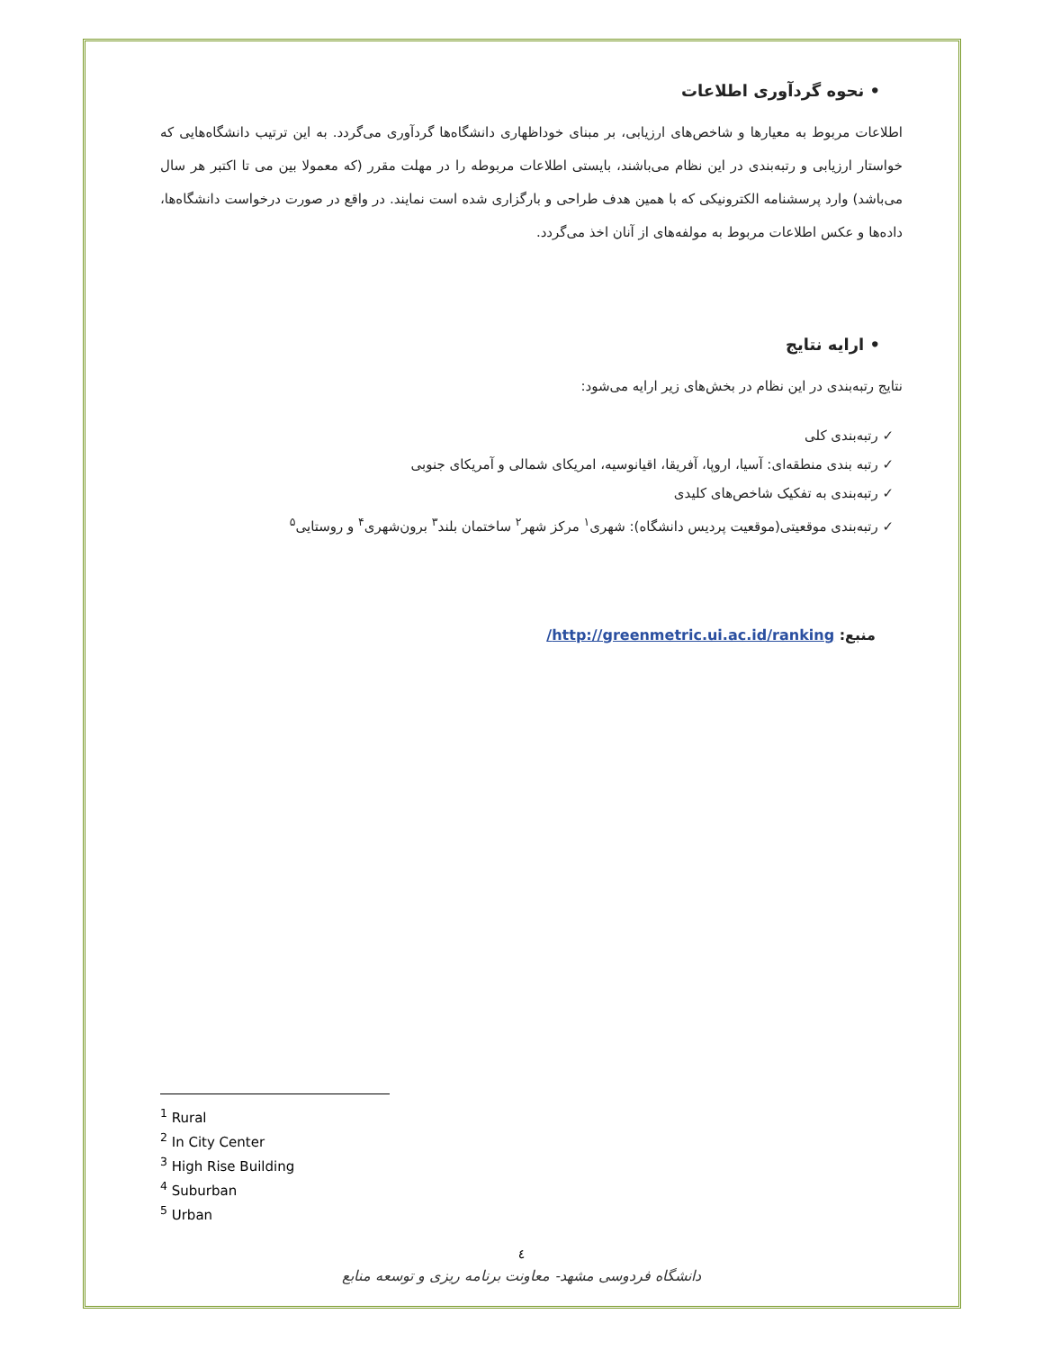• نحوه گردآوری اطلاعات
اطلاعات مربوط به معیارها و شاخص‌های ارزیابی، بر مبنای خوداظهاری دانشگاه‌ها گردآوری می‌گردد. به این ترتیب دانشگاه‌هایی که خواستار ارزیابی و رتبه‌بندی در این نظام می‌باشند، بایستی اطلاعات مربوطه را در مهلت مقرر (که معمولا بین می تا اکتبر هر سال می‌باشد) وارد پرسشنامه الکترونیکی که با همین هدف طراحی و بارگزاری شده است نمایند. در واقع در صورت درخواست دانشگاه‌ها، داده‌ها و عکس اطلاعات مربوط به مولفه‌های از آنان اخذ می‌گردد.
• ارایه نتایج
نتایج رتبه‌بندی در این نظام در بخش‌های زیر ارایه می‌شود:
✓ رتبه‌بندی کلی
✓ رتبه بندی منطقه‌ای: آسیا، اروپا، آفریقا، اقیانوسیه، امریکای شمالی و آمریکای جنوبی
✓ رتبه‌بندی به تفکیک شاخص‌های کلیدی
✓ رتبه‌بندی موقعیتی(موقعیت پردیس دانشگاه): شهری<sup>۱</sup> مرکز شهر<sup>۲</sup> ساختمان بلند<sup>۳</sup> برون‌شهری<sup>۴</sup> و روستایی<sup>۵</sup>
منبع: http://greenmetric.ui.ac.id/ranking/
<sup>1</sup> Rural
<sup>2</sup> In City Center
<sup>3</sup> High Rise Building
<sup>4</sup> Suburban
<sup>5</sup> Urban
٤
دانشگاه فردوسی مشهد- معاونت برنامه ریزی و توسعه منابع